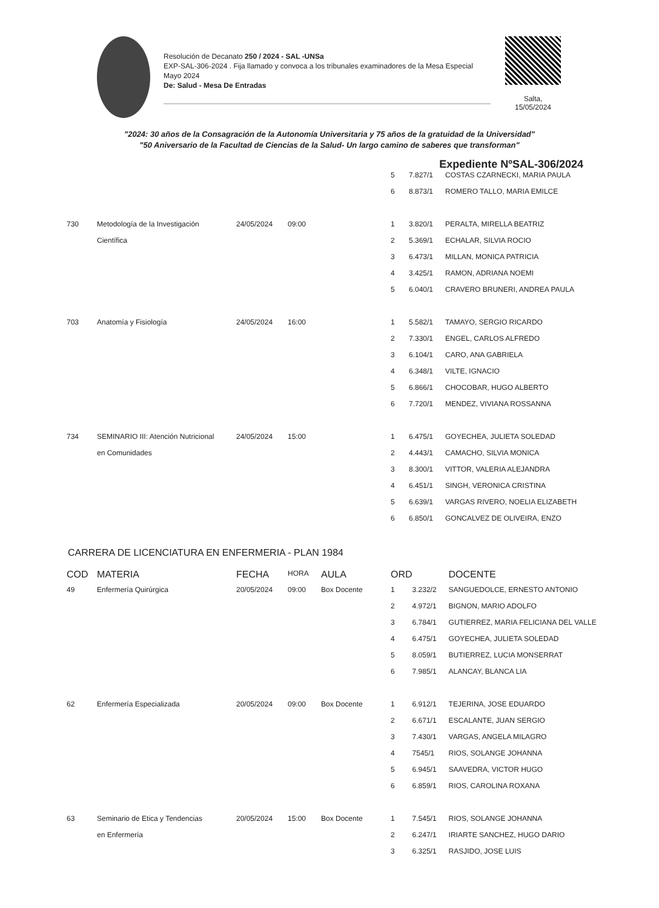Resolución de Decanato 250 / 2024 - SAL -UNSa
EXP-SAL-306-2024 . Fija llamado y convoca a los tribunales examinadores de la Mesa Especial Mayo 2024
De: Salud - Mesa De Entradas
Salta,
15/05/2024
"2024: 30 años de la Consagración de la Autonomía Universitaria y 75 años de la gratuidad de la Universidad"
"50 Aniversario de la Facultad de Ciencias de la Salud- Un largo camino de saberes que transforman"
Expediente NºSAL-306/2024
| | | | | | 5 | 7.827/1 | COSTAS CZARNECKI, MARIA PAULA |
| | | | | | 6 | 8.873/1 | ROMERO TALLO, MARIA EMILCE |
| 730 | Metodología de la Investigación | 24/05/2024 | 09:00 | | 1 | 3.820/1 | PERALTA, MIRELLA BEATRIZ |
| | Científica | | | | 2 | 5.369/1 | ECHALAR, SILVIA ROCIO |
| | | | | | 3 | 6.473/1 | MILLAN, MONICA PATRICIA |
| | | | | | 4 | 3.425/1 | RAMON, ADRIANA NOEMI |
| | | | | | 5 | 6.040/1 | CRAVERO BRUNERI, ANDREA PAULA |
| 703 | Anatomía y Fisiología | 24/05/2024 | 16:00 | | 1 | 5.582/1 | TAMAYO, SERGIO RICARDO |
| | | | | | 2 | 7.330/1 | ENGEL, CARLOS ALFREDO |
| | | | | | 3 | 6.104/1 | CARO, ANA GABRIELA |
| | | | | | 4 | 6.348/1 | VILTE, IGNACIO |
| | | | | | 5 | 6.866/1 | CHOCOBAR, HUGO ALBERTO |
| | | | | | 6 | 7.720/1 | MENDEZ, VIVIANA ROSSANNA |
| 734 | SEMINARIO III: Atención Nutricional | 24/05/2024 | 15:00 | | 1 | 6.475/1 | GOYECHEA, JULIETA SOLEDAD |
| | en Comunidades | | | | 2 | 4.443/1 | CAMACHO, SILVIA MONICA |
| | | | | | 3 | 8.300/1 | VITTOR, VALERIA ALEJANDRA |
| | | | | | 4 | 6.451/1 | SINGH, VERONICA CRISTINA |
| | | | | | 5 | 6.639/1 | VARGAS RIVERO, NOELIA ELIZABETH |
| | | | | | 6 | 6.850/1 | GONCALVEZ DE OLIVEIRA, ENZO |
CARRERA DE LICENCIATURA EN ENFERMERIA - PLAN 1984
| COD | MATERIA | FECHA | HORA | AULA | ORD | | DOCENTE |
| --- | --- | --- | --- | --- | --- | --- | --- |
| 49 | Enfermería Quirúrgica | 20/05/2024 | 09:00 | Box Docente | 1 | 3.232/2 | SANGUEDOLCE, ERNESTO ANTONIO |
| | | | | | 2 | 4.972/1 | BIGNON, MARIO ADOLFO |
| | | | | | 3 | 6.784/1 | GUTIERREZ, MARIA FELICIANA DEL VALLE |
| | | | | | 4 | 6.475/1 | GOYECHEA, JULIETA SOLEDAD |
| | | | | | 5 | 8.059/1 | BUTIERREZ, LUCIA MONSERRAT |
| | | | | | 6 | 7.985/1 | ALANCAY, BLANCA LIA |
| 62 | Enfermería Especializada | 20/05/2024 | 09:00 | Box Docente | 1 | 6.912/1 | TEJERINA, JOSE EDUARDO |
| | | | | | 2 | 6.671/1 | ESCALANTE, JUAN SERGIO |
| | | | | | 3 | 7.430/1 | VARGAS, ANGELA MILAGRO |
| | | | | | 4 | 7545/1 | RIOS, SOLANGE JOHANNA |
| | | | | | 5 | 6.945/1 | SAAVEDRA, VICTOR HUGO |
| | | | | | 6 | 6.859/1 | RIOS, CAROLINA ROXANA |
| 63 | Seminario de Etica y Tendencias | 20/05/2024 | 15:00 | Box Docente | 1 | 7.545/1 | RIOS, SOLANGE JOHANNA |
| | en Enfermería | | | | 2 | 6.247/1 | IRIARTE SANCHEZ, HUGO DARIO |
| | | | | | 3 | 6.325/1 | RASJIDO, JOSE LUIS |